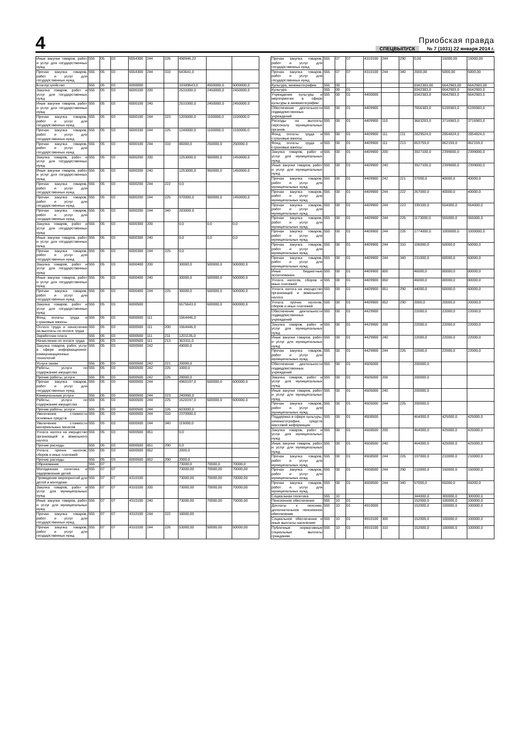4
Приобская правда
СПЕЦВЫПУСК № 7 (1031) 22 января 2014 г.
| Иные закупки товаров, работ и услуг для государственных нужд | 555 | 05 | 03 | 6554300 | 244 | 226 | 498946,22 | | |
| Прочая закупка товаров, работ и услуг для государственных нужд | 555 | 05 | 03 | 6554300 | 244 | 310 | 643641,0 | | |
| Благоустройство | 555 | 05 | 03 | 6000000 | | | 10389643,0 | 4500000,0 | 5000000,0 |
| Закупка товаров, работ и услуг для государственных нужд | 555 | 05 | 03 | 6000100 | 200 | | 2531000,0 | 2450000,0 | 2450000,0 |
| Иные закупки товаров, работ и услуг для государственных нужд | 555 | 05 | 03 | 6000100 | 240 | | 2531000,0 | 2450000,0 | 2450000,0 |
| Прочая закупка товаров, работ и услуг для государственных нужд | 555 | 05 | 03 | 6000100 | 244 | 223 | 1205000,0 | 1100000,0 | 1100000,0 |
| Прочая закупка товаров, работ и услуг для государственных нужд | 555 | 05 | 03 | 6000100 | 244 | 225 | 1240000,0 | 1100000,0 | 1100000,0 |
| Прочая закупка товаров, работ и услуг для государственных нужд | 555 | 05 | 03 | 6000100 | 244 | 310 | 86000,0 | 250000,0 | 250000,0 |
| Закупка товаров, работ и услуг для государственных нужд | 555 | 05 | 03 | 6000200 | 200 | | 1253000,0 | 950000,0 | 1450000,0 |
| Иные закупки товаров, работ и услуг для государственных нужд | 555 | 05 | 03 | 6000200 | 240 | | 1253000,0 | 950000,0 | 1450000,0 |
| Прочая закупка товаров, работ и услуг для государственных нужд | 555 | 05 | 03 | 6000200 | 244 | 222 | 0,0 | | |
| Прочая закупка товаров, работ и услуг для государственных нужд | 555 | 05 | 03 | 6000200 | 244 | 225 | 970000,0 | 950000,0 | 1450000,0 |
| Прочая закупка товаров, работ и услуг для государственных нужд | 555 | 05 | 03 | 6000200 | 244 | 340 | 283000,0 | | |
| Закупка товаров, работ и услуг для государственных нужд | 555 | 05 | 03 | 6000300 | 200 | | 0,0 | 0,0 | 0,0 |
| Иные закупки товаров, работ и услуг для государственных нужд | 555 | 05 | 03 | 6000300 | 240 | | 0,0 | 0,0 | 0,0 |
| Прочая закупка товаров, работ и услуг для государственных нужд | 555 | 05 | 03 | 6000300 | 244 | 225 | 0,0 | | |
| Закупка товаров, работ и услуг для государственных нужд | 555 | 05 | 03 | 6000400 | 200 | | 30000,0 | 500000,0 | 500000,0 |
| Иные закупки товаров, работ и услуг для государственных нужд | 555 | 05 | 03 | 6000400 | 240 | | 30000,0 | 500000,0 | 500000,0 |
| Прочая закупка товаров, работ и услуг для государственных нужд | 555 | 05 | 03 | 6000400 | 244 | 225 | 30000,0 | 500000,0 | 500000,0 |
| Закупка товаров, работ и услуг для государственных нужд | 555 | 05 | 03 | 6000500 | | | 6575643,0 | 600000,0 | 600000,0 |
| Фонд оплаты труда и страховые взносы | 555 | 05 | 03 | 6000500 | 111 | | 1564446,0 | | |
| Оплата труда и начисления на выплаты по оплате труда | 555 | 05 | 03 | 6000500 | 111 | 200 | 1564446,0 | | |
| Заработная плата | 555 | 05 | 03 | 6000500 | 111 | 211 | 1201135,0 | | |
| Начисления по оплате труда | 555 | 05 | 03 | 6000500 | 111 | 213 | 363311,0 | | |
| Закупка товаров, работ, услуг в сфере информационно-коммуникационных технологий | 555 | 05 | 03 | 6000500 | 242 | | 49000,0 | | |
| Услуги связи | 555 | 05 | 03 | 6000500 | 242 | 221 | 20000,0 | | |
| Работы, услуги по содержанию имущества | 555 | 05 | 03 | 6000500 | 242 | 225 | 1000,0 | | |
| Прочие работы, услуги | 555 | 05 | 03 | 6000500 | 242 | 226 | 28000,0 | | |
| Прочая закупка товаров, работ и услуг для государственных нужд | 555 | 05 | 03 | 6000500 | 244 | | 4960197,0 | 600000,0 | 600000,0 |
| Коммунальные услуги | 555 | 05 | 03 | 6000500 | 244 | 223 | 240000,0 | | |
| Работы, услуги по содержанию имущества | 555 | 05 | 03 | 6000500 | 244 | 225 | 1628197,0 | 600000,0 | 600000,0 |
| Прочие работы, услуги | 555 | 05 | 03 | 6000500 | 244 | 226 | 603000,0 | | |
| Увеличение стоимости основных средств | 555 | 05 | 03 | 6000500 | 244 | 310 | 2370000,0 | | |
| Увеличение стоимости материальных запасов | 555 | 05 | 03 | 6000500 | 244 | 340 | 119000,0 | | |
| Уплата налога на имущество организаций и земельного налога | 555 | 05 | 03 | 6000500 | 851 | | 0,0 | | |
| Прочие расходы | 555 | 05 | 03 | 6000500 | 851 | 290 | 0,0 | | |
| Уплата прочих налогов, сборов и иных платежей | 555 | 05 | 03 | 6000500 | 852 | | 2000,0 | | |
| Прочие расходы | 555 | 05 | 03 | 6000500 | 852 | 290 | 2000,0 | | |
| Образование | 555 | 07 | | | | | 73000,0 | 70000,0 | 70000,0 |
| Молодежная политика и оздоровление детей | 555 | 07 | 07 | | | | 73000,00 | 70000,00 | 70000,00 |
| Проведение мероприятий для детей и молодежи | 555 | 07 | 07 | 4310100 | | | 73000,00 | 70000,00 | 70000,00 |
| Закупка товаров, работ и услуг для муниципальных нужд | 555 | 07 | 07 | 4310100 | 200 | | 73000,00 | 70000,00 | 70000,00 |
| Иные закупки товаров, работ и услуг для муниципальных нужд | 555 | 07 | 07 | 4310100 | 240 | | 73000,00 | 70000,00 | 70000,00 |
| Прочая закупка товаров, работ и услуг для государственных нужд | 555 | 07 | 07 | 4310100 | 244 | 222 | 18000,00 | | |
| Прочая закупка товаров, работ и услуг для государственных нужд | 555 | 07 | 07 | 4310100 | 244 | 226 | 53000,00 | 50000,00 | 50000,00 |
| Прочая закупка товаров, работ и услуг для государственных нужд | 555 | 07 | 07 | 4310100 | 244 | 290 | 0,00 | 15000,00 | 15000,00 |
| Прочая закупка товаров, работ и услуг для государственных нужд | 555 | 07 | 07 | 4310100 | 244 | 340 | 2000,00 | 5000,00 | 5000,00 |
| Культура, кинематография | 555 | 08 | | | | | 8342383,00 | 6642983,00 | 6642983,00 |
| Культура | 555 | 08 | 01 | | | | 8342383,0 | 6642983,0 | 6642983,0 |
| Учреждения культуры и мероприятия в сфере культуры и кинематографии | 555 | 08 | 01 | 4400000 | | | 8342383,0 | 6642983,0 | 6642983,0 |
| Обеспечение деятельности подведомственных учреждений | 555 | 08 | 01 | 4409900 | | | 7656383,0 | 6195983,0 | 6195983,0 |
| Расходы на выплаты персоналу муниципальных органов | 555 | 08 | 01 | 4409900 | 110 | | 3683283,0 | 3716983,0 | 3716983,0 |
| Фонд оплаты труда и страховые взносы | 555 | 08 | 01 | 4409900 | 111 | 211 | 2829524,0 | 2854824,0 | 2854824,0 |
| Фонд оплаты труда и страховые взносы | 555 | 08 | 01 | 4409900 | 111 | 213 | 853759,0 | 862159,0 | 862159,0 |
| Закупка товаров, работ и услуг для муниципальных нужд | 555 | 08 | 01 | 4409900 | 200 | | 3927100,0 | 2399000,0 | 2399000,0 |
| Иные закупки товаров, работ и услуг для муниципальных нужд | 555 | 08 | 01 | 4409900 | 240 | | 3927100,0 | 2399000,0 | 2399000,0 |
| Прочая закупка товаров, работ и услуг для муниципальных нужд | 555 | 08 | 01 | 4409900 | 242 | 221 | 37000,0 | 40000,0 | 40000,0 |
| Прочая закупка товаров, работ и услуг для муниципальных нужд | 555 | 08 | 01 | 4409900 | 244 | 222 | 267000,0 | 40000,0 | 40000,0 |
| Прочая закупка товаров, работ и услуг для муниципальных нужд | 555 | 08 | 01 | 4409900 | 244 | 223 | 339100,0 | 654000,0 | 654000,0 |
| Прочая закупка товаров, работ и услуг для муниципальных нужд | 555 | 08 | 01 | 4409900 | 244 | 225 | 1173000,0 | 555000,0 | 555000,0 |
| Прочая закупка товаров, работ и услуг для муниципальных нужд | 555 | 08 | 01 | 4409900 | 244 | 226 | 1774000,0 | 1000000,0 | 1000000,0 |
| Прочая закупка товаров, работ и услуг для муниципальных нужд | 555 | 08 | 01 | 4409900 | 244 | 310 | 106000,0 | 50000,0 | 50000,0 |
| Прочая закупка товаров, работ и услуг для муниципальных нужд | 555 | 08 | 01 | 4409900 | 244 | 340 | 231000,0 | 60000,0 | 60000,0 |
| Иные бюджетные ассигнования | 555 | 08 | 01 | 4409900 | 800 | | 46000,0 | 80000,0 | 80000,0 |
| Уплата налогов, сборов и иных платежей | 555 | 08 | 01 | 4409900 | 850 | | 46000,0 | 80000,0 | 80000,0 |
| Уплата налога на имущество организаций и земельного налога | 555 | 08 | 01 | 4409900 | 851 | 290 | 44000,0 | 60000,0 | 60000,0 |
| Уплата прочих налогов, сборов и иных платежей | 555 | 08 | 01 | 4409900 | 852 | 290 | 2000,0 | 20000,0 | 20000,0 |
| Обеспечение деятельности подведомственных учреждений | 555 | 08 | 01 | 4429900 | | | 22000,0 | 22000,0 | 22000,0 |
| Закупка товаров, работ и услуг для муниципальных нужд | 555 | 08 | 01 | 4429900 | 200 | | 22000,0 | 22000,0 | 22000,0 |
| Иные закупки товаров, работ и услуг для муниципальных нужд | 555 | 08 | 01 | 4429900 | 240 | | 22000,0 | 22000,0 | 22000,0 |
| Прочая закупка товаров, работ и услуг для муниципальных нужд | 555 | 08 | 01 | 4429900 | 244 | 226 | 22000,0 | 22000,0 | 22000,0 |
| Обеспечение деятельности подведомственных учреждений | 555 | 08 | 01 | 4505000 | | | 200000,0 | | |
| Закупка товаров, работ и услуг для муниципальных нужд | 555 | 08 | 01 | 4505000 | 200 | | 200000,0 | | |
| Иные закупки товаров, работ и услуг для муниципальных нужд | 555 | 08 | 01 | 4505000 | 240 | | 200000,0 | | |
| Прочая закупка товаров, работ и услуг для муниципальных нужд | 555 | 08 | 01 | 4505000 | 244 | 225 | 200000,0 | | |
| Поддержка в сфере культуры, кинематографии, средств массовой информации | 555 | 08 | 01 | 4508500 | | | 464000,0 | 425000,0 | 425000,0 |
| Закупка товаров, работ и услуг для муниципальных нужд | 555 | 08 | 01 | 4508500 | 200 | | 464000,0 | 425000,0 | 425000,0 |
| Иные закупки товаров, работ и услуг для муниципальных нужд | 555 | 08 | 01 | 4508500 | 240 | | 464000,0 | 425000,0 | 425000,0 |
| Прочая закупка товаров, работ и услуг для муниципальных нужд | 555 | 08 | 01 | 4508500 | 244 | 226 | 197000,0 | 210000,0 | 210000,0 |
| Прочая закупка товаров, работ и услуг для муниципальных нужд | 555 | 08 | 01 | 4508500 | 244 | 290 | 210000,0 | 150000,0 | 150000,0 |
| Прочая закупка товаров, работ и услуг для муниципальных нужд | 555 | 08 | 01 | 4508500 | 244 | 340 | 57000,0 | 65000,0 | 65000,0 |
| Социальная политика | 555 | 10 | | | | | 344000,0 | 300000,0 | 300000,0 |
| Пенсионное обеспечение | 555 | 10 | 01 | | | | 152000,0 | 100000,0 | 100000,0 |
| Доплаты к пенсиям, дополнительное пенсионное обеспечение | 555 | 10 | 01 | 4910000 | | | 152000,0 | 100000,0 | 100000,0 |
| Социальное обеспечение и иные выплаты населению | 555 | 10 | 01 | 4910100 | 300 | | 152000,0 | 100000,0 | 100000,0 |
| Публичные нормативные социальные выплаты гражданам | 555 | 10 | 01 | 4910100 | 310 | | 152000,0 | 100000,0 | 100000,0 |